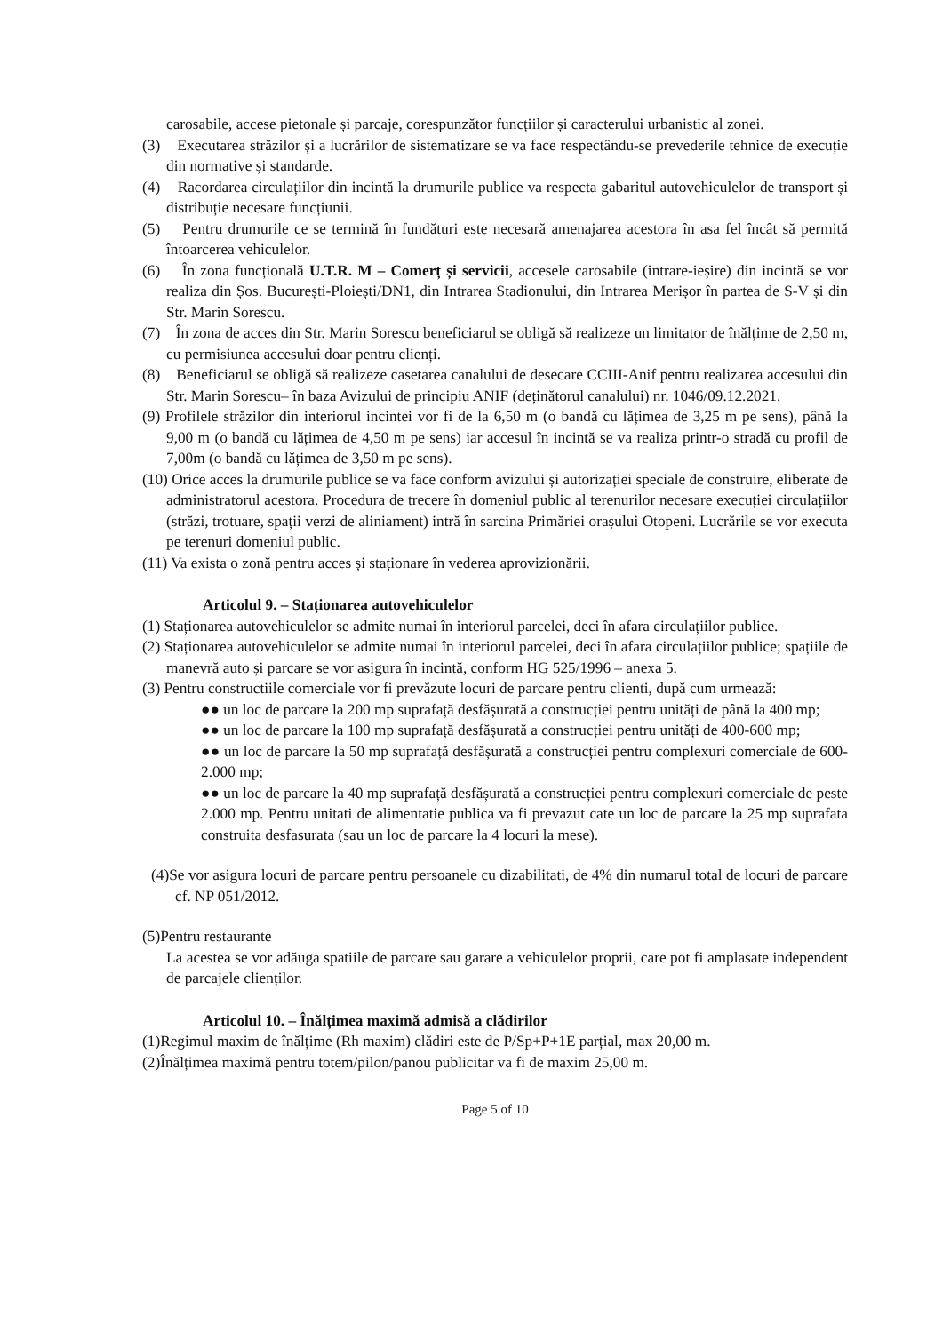carosabile, accese pietonale și parcaje, corespunzător funcțiilor și caracterului urbanistic al zonei.
(3) Executarea străzilor și a lucrărilor de sistematizare se va face respectându-se prevederile tehnice de execuție din normative și standarde.
(4) Racordarea circulațiilor din incintă la drumurile publice va respecta gabaritul autovehiculelor de transport și distribuție necesare funcțiunii.
(5) Pentru drumurile ce se termină în fundături este necesară amenajarea acestora în asa fel încât să permită întoarcerea vehiculelor.
(6) În zona funcțională U.T.R. M – Comerț și servicii, accesele carosabile (intrare-ieșire) din incintă se vor realiza din Șos. București-Ploiești/DN1, din Intrarea Stadionului, din Intrarea Merișor în partea de S-V și din Str. Marin Sorescu.
(7) În zona de acces din Str. Marin Sorescu beneficiarul se obligă să realizeze un limitator de înălțime de 2,50 m, cu permisiunea accesului doar pentru clienți.
(8) Beneficiarul se obligă să realizeze casetarea canalului de desecare CCIII-Anif pentru realizarea accesului din Str. Marin Sorescu– în baza Avizului de principiu ANIF (deținătorul canalului) nr. 1046/09.12.2021.
(9) Profilele străzilor din interiorul incintei vor fi de la 6,50 m (o bandă cu lățimea de 3,25 m pe sens), până la 9,00 m (o bandă cu lățimea de 4,50 m pe sens) iar accesul în incintă se va realiza printr-o stradă cu profil de 7,00m (o bandă cu lățimea de 3,50 m pe sens).
(10) Orice acces la drumurile publice se va face conform avizului și autorizației speciale de construire, eliberate de administratorul acestora. Procedura de trecere în domeniul public al terenurilor necesare execuției circulațiilor (străzi, trotuare, spații verzi de aliniament) intră în sarcina Primăriei orașului Otopeni. Lucrările se vor executa pe terenuri domeniul public.
(11) Va exista o zonă pentru acces și staționare în vederea aprovizionării.
Articolul 9. – Staționarea autovehiculelor
(1) Staționarea autovehiculelor se admite numai în interiorul parcelei, deci în afara circulațiilor publice.
(2) Staționarea autovehiculelor se admite numai în interiorul parcelei, deci în afara circulațiilor publice; spațiile de manevră auto și parcare se vor asigura în incintă, conform HG 525/1996 – anexa 5.
(3) Pentru constructiile comerciale vor fi prevăzute locuri de parcare pentru clienti, după cum urmează:
●● un loc de parcare la 200 mp suprafață desfășurată a construcției pentru unități de până la 400 mp;
●● un loc de parcare la 100 mp suprafață desfășurată a construcției pentru unități de 400-600 mp;
●● un loc de parcare la 50 mp suprafață desfășurată a construcției pentru complexuri comerciale de 600-2.000 mp;
●● un loc de parcare la 40 mp suprafață desfășurată a construcției pentru complexuri comerciale de peste 2.000 mp. Pentru unitati de alimentatie publica va fi prevazut cate un loc de parcare la 25 mp suprafata construita desfasurata (sau un loc de parcare la 4 locuri la mese).
(4)Se vor asigura locuri de parcare pentru persoanele cu dizabilitati, de 4% din numarul total de locuri de parcare cf. NP 051/2012.
(5)Pentru restaurante
La acestea se vor adăuga spatiile de parcare sau garare a vehiculelor proprii, care pot fi amplasate independent de parcajele clienților.
Articolul 10. – Înălțimea maximă admisă a clădirilor
(1)Regimul maxim de înălțime (Rh maxim) clădiri este de P/Sp+P+1E parțial, max 20,00 m.
(2)Înălțimea maximă pentru totem/pilon/panou publicitar va fi de maxim 25,00 m.
Page 5 of 10